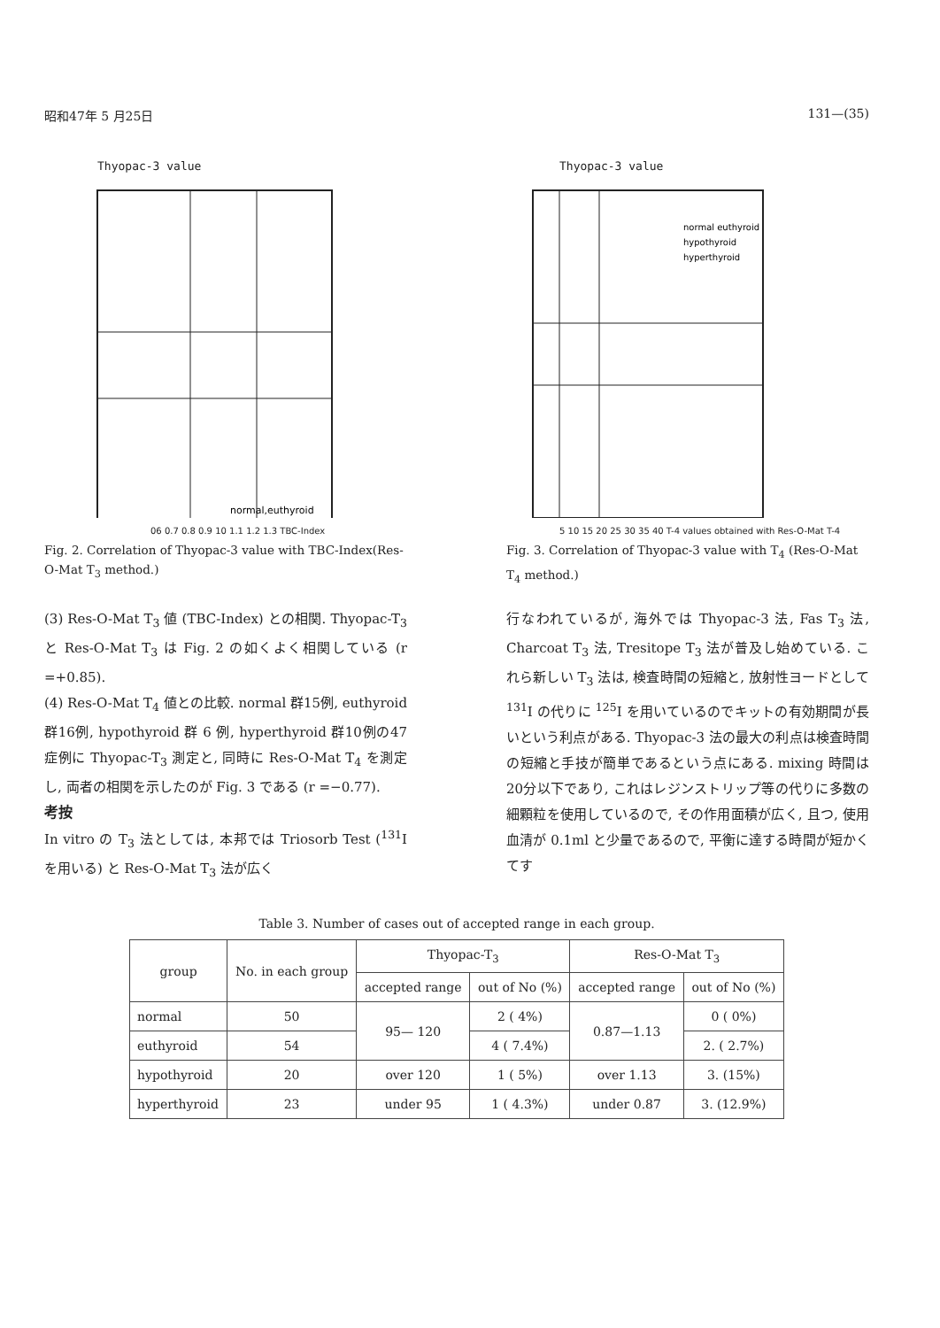昭和47年 5 月25日 131—(35)
Thyopac-3 value
normal,euthyroid
06 0.7 0.8 0.9 10 1.1 1.2 1.3 TBC-Index
Fig. 2. Correlation of Thyopac-3 value with TBC-Index(Res-O-Mat T<sub>3</sub> method.)
Thyopac-3 value
normal euthyroid
hypothyroid
hyperthyroid
5 10 15 20 25 30 35 40 T-4 values obtained with Res-O-Mat T-4
Fig. 3. Correlation of Thyopac-3 value with T<sub>4</sub> (Res-O-Mat T<sub>4</sub> method.)
(3) Res-O-Mat T<sub>3</sub> 値 (TBC-Index) との相関. Thyopac-T<sub>3</sub> と Res-O-Mat T<sub>3</sub> は Fig. 2 の如くよく相関している (r =+0.85).
(4) Res-O-Mat T<sub>4</sub> 値との比較. normal 群15例, euthyroid 群16例, hypothyroid 群 6 例, hyperthyroid 群10例の47症例に Thyopac-T<sub>3</sub> 測定と, 同時に Res-O-Mat T<sub>4</sub> を測定し, 両者の相関を示したのが Fig. 3 である (r =−0.77).
考按
In vitro の T<sub>3</sub> 法としては, 本邦では Triosorb Test (<sup>131</sup>I を用いる) と Res-O-Mat T<sub>3</sub> 法が広く
行なわれているが, 海外では Thyopac-3 法, Fas T<sub>3</sub> 法, Charcoat T<sub>3</sub> 法, Tresitope T<sub>3</sub> 法が普及し始めている. これら新しい T<sub>3</sub> 法は, 検査時間の短縮と, 放射性ヨードとして <sup>131</sup>I の代りに <sup>125</sup>I を用いているのでキットの有効期間が長いという利点がある. Thyopac-3 法の最大の利点は検査時間の短縮と手技が簡単であるという点にある. mixing 時間は20分以下であり, これはレジンストリップ等の代りに多数の細顆粒を使用しているので, その作用面積が広く, 且つ, 使用血清が 0.1ml と少量であるので, 平衡に達する時間が短かくてす
Table 3. Number of cases out of accepted range in each group.
| group | No. in each group | Thyopac-T<sub>3</sub> | | Res-O-Mat T<sub>3</sub> | |
| --- | --- | --- | --- | --- | --- |
| | | accepted range | out of No (%) | accepted range | out of No (%) |
| normal | 50 | 95— 120 | 2 ( 4%) | 0.87—1.13 | 0 ( 0%) |
| euthyroid | 54 | | 4 ( 7.4%) | | 2. ( 2.7%) |
| hypothyroid | 20 | over 120 | 1 ( 5%) | over 1.13 | 3. (15%) |
| hyperthyroid | 23 | under 95 | 1 ( 4.3%) | under 0.87 | 3. (12.9%) |